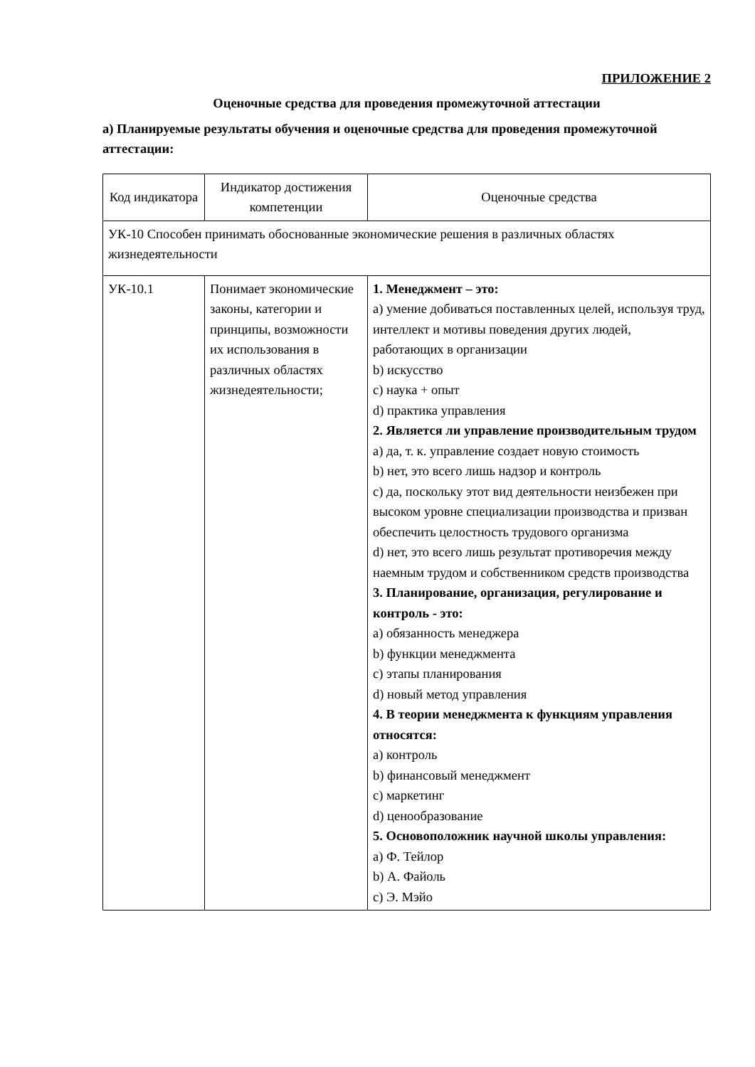ПРИЛОЖЕНИЕ 2
Оценочные средства для проведения промежуточной аттестации
а) Планируемые результаты обучения и оценочные средства для проведения промежуточной аттестации:
| Код индикатора | Индикатор достижения компетенции | Оценочные средства |
| УК-10 Способен принимать обоснованные экономические решения в различных областях жизнедеятельности | | |
| УК-10.1 | Понимает экономические законы, категории и принципы, возможности их использования в различных областях жизнедеятельности; | 1. Менеджмент – это: a) умение добиваться поставленных целей, используя труд, интеллект и мотивы поведения других людей, работающих в организации b) искусство c) наука + опыт d) практика управления 2. Является ли управление производительным трудом a) да, т. к. управление создает новую стоимость b) нет, это всего лишь надзор и контроль c) да, поскольку этот вид деятельности неизбежен при высоком уровне специализации производства и призван обеспечить целостность трудового организма d) нет, это всего лишь результат противоречия между наемным трудом и собственником средств производства 3. Планирование, организация, регулирование и контроль - это: a) обязанность менеджера b) функции менеджмента c) этапы планирования d) новый метод управления 4. В теории менеджмента к функциям управления относятся: a) контроль b) финансовый менеджмент c) маркетинг d) ценообразование 5. Основоположник научной школы управления: a) Ф. Тейлор b) А. Файоль c) Э. Мэйо |